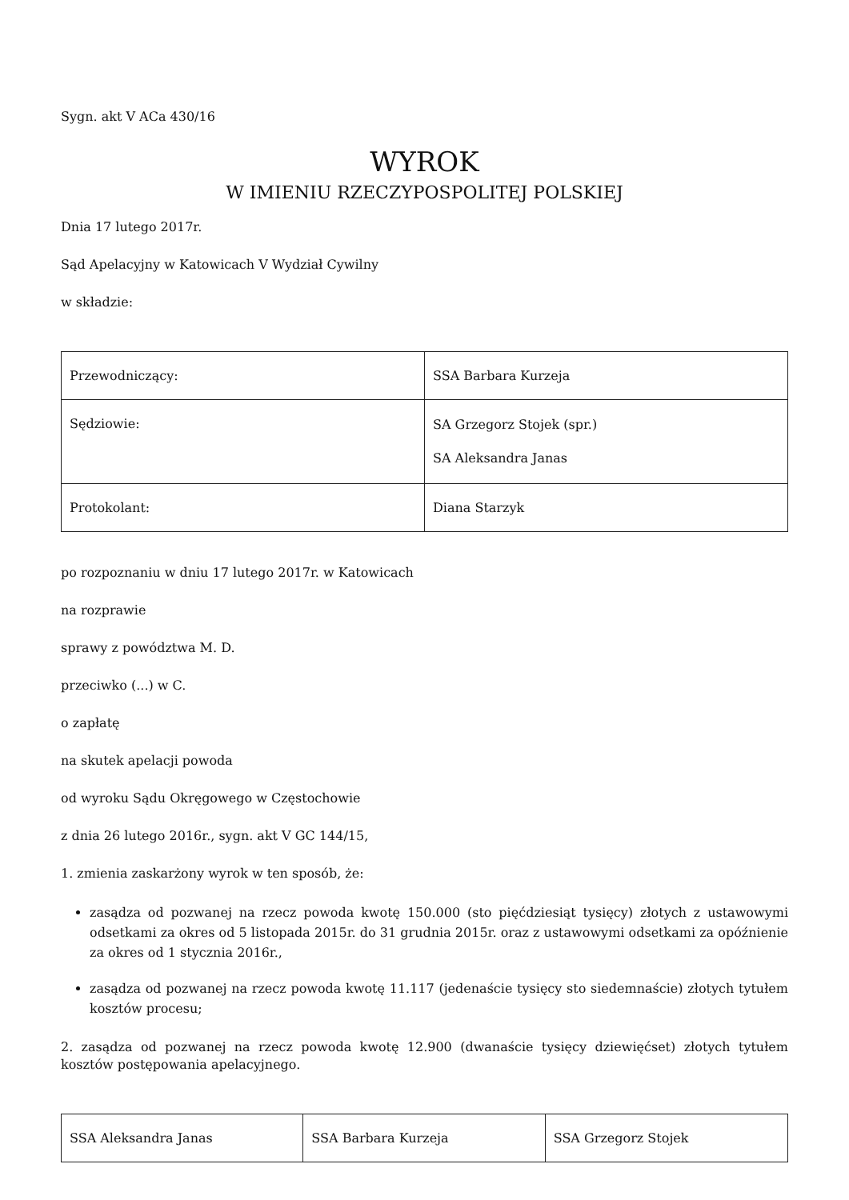Sygn. akt V ACa 430/16
WYROK
W IMIENIU RZECZYPOSPOLITEJ POLSKIEJ
Dnia 17 lutego 2017r.
Sąd Apelacyjny w Katowicach V Wydział Cywilny
w składzie:
| Przewodniczący: | SSA Barbara Kurzeja |
| Sędziowie: | SA Grzegorz Stojek (spr.) SA Aleksandra Janas |
| Protokolant: | Diana Starzyk |
po rozpoznaniu w dniu 17 lutego 2017r. w Katowicach
na rozprawie
sprawy z powództwa M. D.
przeciwko (...) w C.
o zapłatę
na skutek apelacji powoda
od wyroku Sądu Okręgowego w Częstochowie
z dnia 26 lutego 2016r., sygn. akt V GC 144/15,
1. zmienia zaskarżony wyrok w ten sposób, że:
zasądza od pozwanej na rzecz powoda kwotę 150.000 (sto pięćdziesiąt tysięcy) złotych z ustawowymi odsetkami za okres od 5 listopada 2015r. do 31 grudnia 2015r. oraz z ustawowymi odsetkami za opóźnienie za okres od 1 stycznia 2016r.,
zasądza od pozwanej na rzecz powoda kwotę 11.117 (jedenaście tysięcy sto siedemnaście) złotych tytułem kosztów procesu;
2. zasądza od pozwanej na rzecz powoda kwotę 12.900 (dwanaście tysięcy dziewięćset) złotych tytułem kosztów postępowania apelacyjnego.
| SSA Aleksandra Janas | SSA Barbara Kurzeja | SSA Grzegorz Stojek |